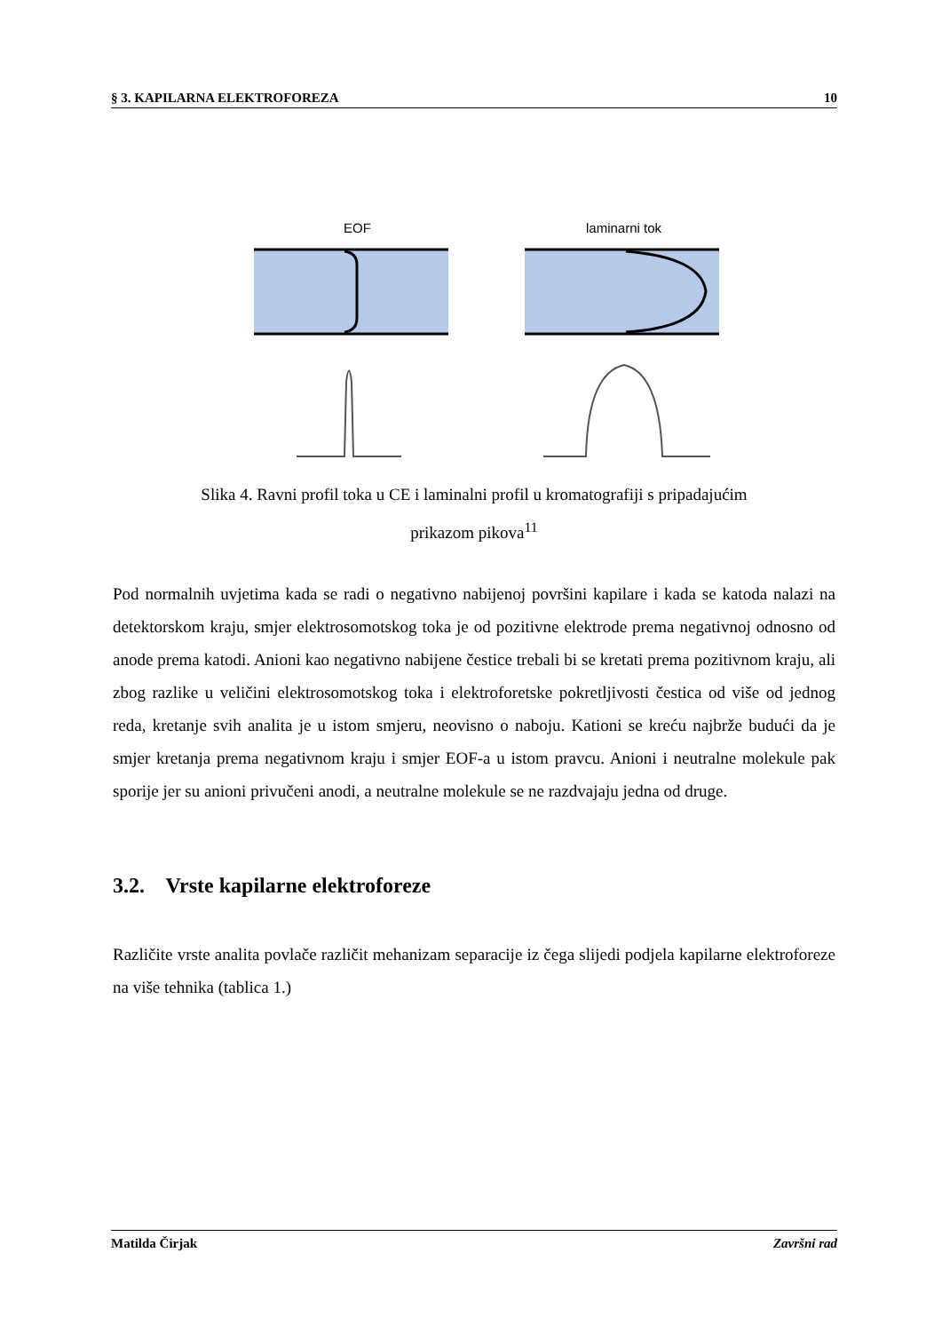§ 3. KAPILARNA ELEKTROFOREZA 10
EOF
laminarni tok
Slika 4. Ravni profil toka u CE i laminalni profil u kromatografiji s pripadajućim
prikazom pikova<sup>11</sup>
Pod normalnih uvjetima kada se radi o negativno nabijenoj površini kapilare i kada se katoda nalazi na detektorskom kraju, smjer elektrosomotskog toka je od pozitivne elektrode prema negativnoj odnosno od anode prema katodi. Anioni kao negativno nabijene čestice trebali bi se kretati prema pozitivnom kraju, ali zbog razlike u veličini elektrosomotskog toka i elektroforetske pokretljivosti čestica od više od jednog reda, kretanje svih analita je u istom smjeru, neovisno o naboju. Kationi se kreću najbrže budući da je smjer kretanja prema negativnom kraju i smjer EOF-a u istom pravcu. Anioni i neutralne molekule pak sporije jer su anioni privučeni anodi, a neutralne molekule se ne razdvajaju jedna od druge.
3.2. Vrste kapilarne elektroforeze
Različite vrste analita povlače različit mehanizam separacije iz čega slijedi podjela kapilarne elektroforeze na više tehnika (tablica 1.)
Matilda Čirjak Završni rad